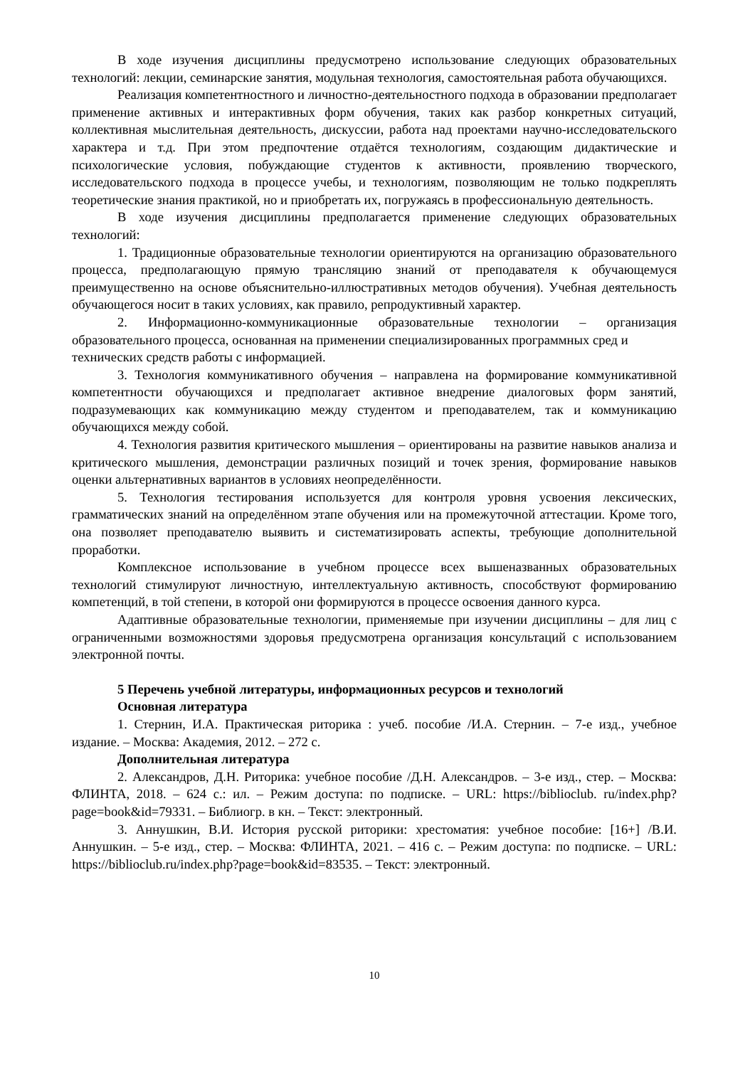В ходе изучения дисциплины предусмотрено использование следующих образовательных технологий: лекции, семинарские занятия, модульная технология, самостоятельная работа обучающихся.
Реализация компетентностного и личностно-деятельностного подхода в образовании предполагает применение активных и интерактивных форм обучения, таких как разбор конкретных ситуаций, коллективная мыслительная деятельность, дискуссии, работа над проектами научно-исследовательского характера и т.д. При этом предпочтение отдаётся технологиям, создающим дидактические и психологические условия, побуждающие студентов к активности, проявлению творческого, исследовательского подхода в процессе учебы, и технологиям, позволяющим не только подкреплять теоретические знания практикой, но и приобретать их, погружаясь в профессиональную деятельность.
В ходе изучения дисциплины предполагается применение следующих образовательных технологий:
1. Традиционные образовательные технологии ориентируются на организацию образовательного процесса, предполагающую прямую трансляцию знаний от преподавателя к обучающемуся преимущественно на основе объяснительно-иллюстративных методов обучения). Учебная деятельность обучающегося носит в таких условиях, как правило, репродуктивный характер.
2. Информационно-коммуникационные образовательные технологии – организация образовательного процесса, основанная на применении специализированных программных сред и
технических средств работы с информацией.
3. Технология коммуникативного обучения – направлена на формирование коммуникативной компетентности обучающихся и предполагает активное внедрение диалоговых форм занятий, подразумевающих как коммуникацию между студентом и преподавателем, так и коммуникацию обучающихся между собой.
4. Технология развития критического мышления – ориентированы на развитие навыков анализа и критического мышления, демонстрации различных позиций и точек зрения, формирование навыков оценки альтернативных вариантов в условиях неопределённости.
5. Технология тестирования используется для контроля уровня усвоения лексических, грамматических знаний на определённом этапе обучения или на промежуточной аттестации. Кроме того, она позволяет преподавателю выявить и систематизировать аспекты, требующие дополнительной проработки.
Комплексное использование в учебном процессе всех вышеназванных образовательных технологий стимулируют личностную, интеллектуальную активность, способствуют формированию компетенций, в той степени, в которой они формируются в процессе освоения данного курса.
Адаптивные образовательные технологии, применяемые при изучении дисциплины – для лиц с ограниченными возможностями здоровья предусмотрена организация консультаций с использованием электронной почты.
5 Перечень учебной литературы, информационных ресурсов и технологий
Основная литература
1. Стернин, И.А. Практическая риторика : учеб. пособие /И.А. Стернин. – 7-е изд., учебное издание. – Москва: Академия, 2012. – 272 с.
Дополнительная литература
2. Александров, Д.Н. Риторика: учебное пособие /Д.Н. Александров. – 3-е изд., стер. – Москва: ФЛИНТА, 2018. – 624 с.: ил. – Режим доступа: по подписке. – URL: https://biblioclub. ru/index.php?page=book&id=79331. – Библиогр. в кн. – Текст: электронный.
3. Аннушкин, В.И. История русской риторики: хрестоматия: учебное пособие: [16+] /В.И. Аннушкин. – 5-е изд., стер. – Москва: ФЛИНТА, 2021. – 416 с. – Режим доступа: по подписке. – URL: https://biblioclub.ru/index.php?page=book&id=83535. – Текст: электронный.
10